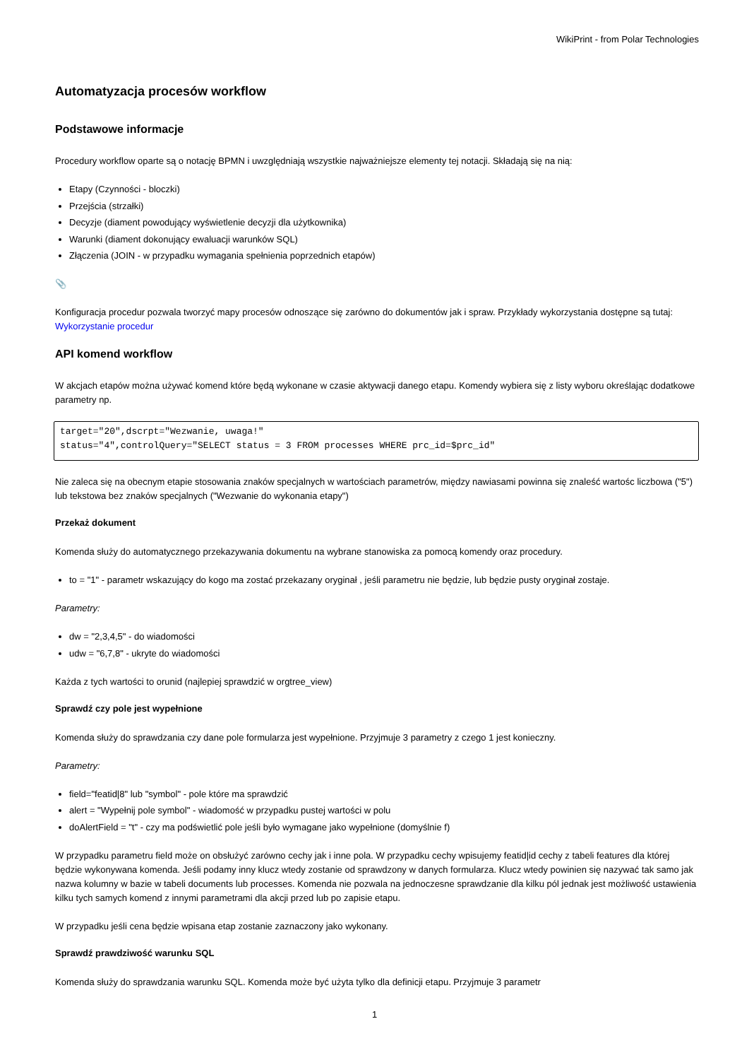WikiPrint - from Polar Technologies
Automatyzacja procesów workflow
Podstawowe informacje
Procedury workflow oparte są o notację BPMN i uwzględniają wszystkie najważniejsze elementy tej notacji. Składają się na nią:
Etapy (Czynności - bloczki)
Przejścia (strzałki)
Decyzje (diament powodujący wyświetlenie decyzji dla użytkownika)
Warunki (diament dokonujący ewaluacji warunków SQL)
Złączenia (JOIN - w przypadku wymagania spełnienia poprzednich etapów)
📎
Konfiguracja procedur pozwala tworzyć mapy procesów odnoszące się zarówno do dokumentów jak i spraw. Przykłady wykorzystania dostępne są tutaj: Wykorzystanie procedur
API komend workflow
W akcjach etapów można używać komend które będą wykonane w czasie aktywacji danego etapu. Komendy wybiera się z listy wyboru określając dodatkowe parametry np.
target="20",dscrpt="Wezwanie, uwaga!"
status="4",controlQuery="SELECT status = 3 FROM processes WHERE prc_id=$prc_id"
Nie zaleca się na obecnym etapie stosowania znaków specjalnych w wartościach parametrów, między nawiasami powinna się znaleść wartośc liczbowa ("5") lub tekstowa bez znaków specjalnych ("Wezwanie do wykonania etapy")
Przekaż dokument
Komenda służy do automatycznego przekazywania dokumentu na wybrane stanowiska za pomocą komendy oraz procedury.
to = "1" - parametr wskazujący do kogo ma zostać przekazany oryginał , jeśli parametru nie będzie, lub będzie pusty oryginał zostaje.
Parametry:
dw = "2,3,4,5" - do wiadomości
udw = "6,7,8" - ukryte do wiadomości
Każda z tych wartości to orunid (najlepiej sprawdzić w orgtree_view)
Sprawdź czy pole jest wypełnione
Komenda służy do sprawdzania czy dane pole formularza jest wypełnione. Przyjmuje 3 parametry z czego 1 jest konieczny.
Parametry:
field="featid|8" lub "symbol" - pole które ma sprawdzić
alert = "Wypełnij pole symbol" - wiadomość w przypadku pustej wartości w polu
doAlertField = "t" - czy ma podświetlić pole jeśli było wymagane jako wypełnione (domyślnie f)
W przypadku parametru field może on obsłużyć zarówno cechy jak i inne pola. W przypadku cechy wpisujemy featid|id cechy z tabeli features dla której będzie wykonywana komenda. Jeśli podamy inny klucz wtedy zostanie od sprawdzony w danych formularza. Klucz wtedy powinien się nazywać tak samo jak nazwa kolumny w bazie w tabeli documents lub processes. Komenda nie pozwala na jednoczesne sprawdzanie dla kilku pól jednak jest możliwość ustawienia kilku tych samych komend z innymi parametrami dla akcji przed lub po zapisie etapu.
W przypadku jeśli cena będzie wpisana etap zostanie zaznaczony jako wykonany.
Sprawdź prawdziwość warunku SQL
Komenda służy do sprawdzania warunku SQL. Komenda może być użyta tylko dla definicji etapu. Przyjmuje 3 parametr
1